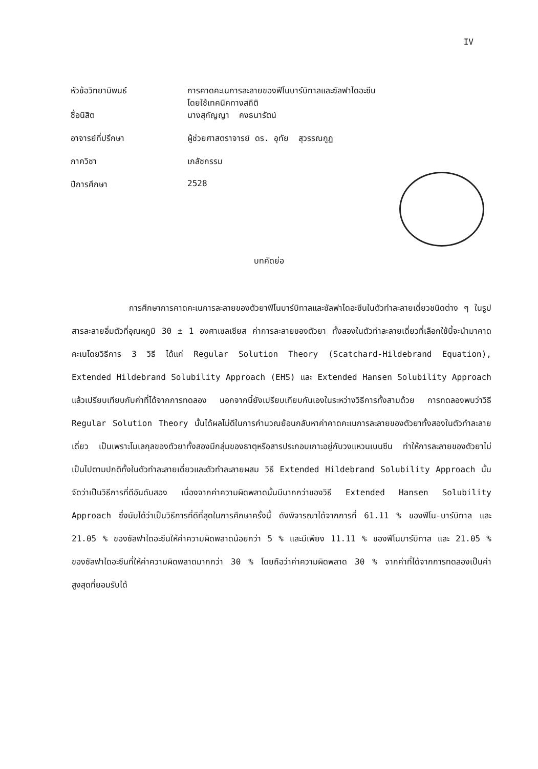IV
| หัวข้อวิทยานิพนธ์ | การคาดคะเนการละลายของฟีโนบาร์บิทาลและซัลฟาไดอะซีน โดยใช้เทคนิคทางสถิติ |
| ชื่อนิสิต | นางสุกัญญา คงธนารัตน์ |
| อาจารย์ที่ปรึกษา | ผู้ช่วยศาสตราจารย์ ดร. อุทัย สุวรรณกูฏ |
| ภาควิชา | เภสัชกรรม |
| ปีการศึกษา | 2528 |
บทคัดย่อ
การศึกษาการคาดคะเนการละลายของตัวยาฟีโนบาร์บิทาลและซัลฟาไดอะซีนในตัวทำละลายเดี่ยวชนิดต่าง ๆ ในรูปสารละลายอิ่มตัวที่อุณหภูมิ 30 ± 1 องศาเซลเซียส ค่าการละลายของตัวยา ทั้งสองในตัวทำละลายเดี่ยวที่เลือกใช้นี้จะนำมาคาดคะเนโดยวิธีการ 3 วิธี ได้แก่ Regular Solution Theory (Scatchard-Hildebrand Equation), Extended Hildebrand Solubility Approach (EHS) และ Extended Hansen Solubility Approach แล้วเปรียบเทียบกับค่าที่ได้จากการทดลอง นอกจากนี้ยังเปรียบเทียบกันเองในระหว่างวิธีการทั้งสามด้วย การทดลองพบว่าวิธี Regular Solution Theory นั้นได้ผลไม่ดีในการคำนวณย้อนกลับหาค่าคาดคะเนการละลายของตัวยาทั้งสองในตัวทำละลายเดี่ยว เป็นเพราะโมเลกุลของตัวยาทั้งสองมีกลุ่มของธาตุหรือสารประกอบเกาะอยู่กับวงแหวนเบนซีน ทำให้การละลายของตัวยาไม่เป็นไปตามปกติทั้งในตัวทำละลายเดี่ยวและตัวทำละลายผสม วิธี Extended Hildebrand Solubility Approach นั้นจัดว่าเป็นวิธีการที่ดีอันดับสอง เนื่องจากค่าความผิดพลาดนั้นมีมากกว่าของวิธี Extended Hansen Solubility Approach ซึ่งนับได้ว่าเป็นวิธีการที่ดีที่สุดในการศึกษาครั้งนี้ ดังพิจารณาได้จากการที่ 61.11 % ของฟีโน-บาร์บิทาล และ 21.05 % ของซัลฟาไดอะซีนให้ค่าความผิดพลาดน้อยกว่า 5 % และมีเพียง 11.11 % ของฟีโนบาร์บิทาล และ 21.05 % ของซัลฟาไดอะซีนที่ให้ค่าความผิดพลาดมากกว่า 30 % โดยถือว่าค่าความผิดพลาด 30 % จากค่าที่ได้จากการทดลองเป็นค่าสูงสุดที่ยอมรับได้